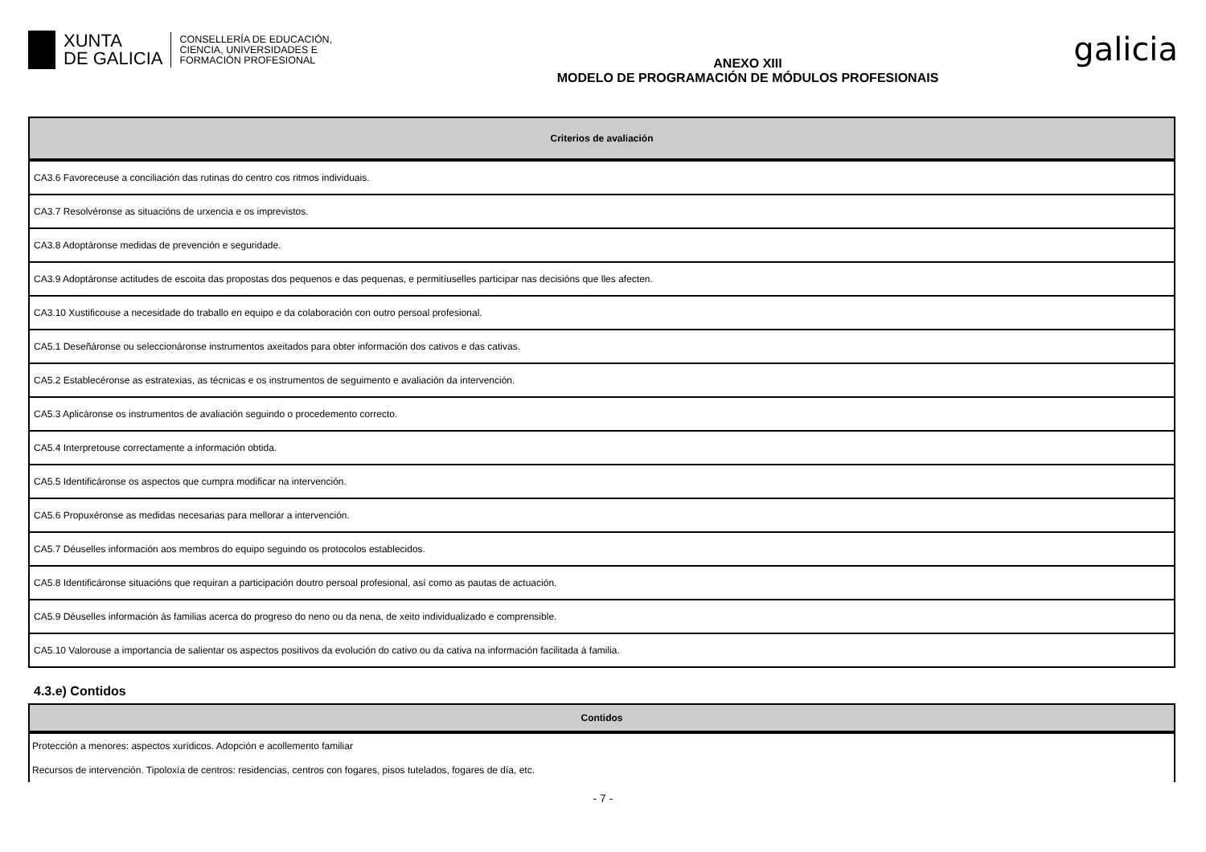XUNTA
DE GALICIA
CONSELLERÍA DE EDUCACIÓN,
CIENCIA, UNIVERSIDADES E
FORMACIÓN PROFESIONAL
ANEXO XIII
MODELO DE PROGRAMACIÓN DE MÓDULOS PROFESIONAIS
galicia
| Criterios de avaliación |
| --- |
| CA3.6 Favoreceuse a conciliación das rutinas do centro cos ritmos individuais. |
| CA3.7 Resolvéronse as situacións de urxencia e os imprevistos. |
| CA3.8 Adoptáronse medidas de prevención e seguridade. |
| CA3.9 Adoptáronse actitudes de escoita das propostas dos pequenos e das pequenas, e permitíuselles participar nas decisións que lles afecten. |
| CA3.10 Xustificouse a necesidade do traballo en equipo e da colaboración con outro persoal profesional. |
| CA5.1 Deseñáronse ou seleccionáronse instrumentos axeitados para obter información dos cativos e das cativas. |
| CA5.2 Establecéronse as estratexias, as técnicas e os instrumentos de seguimento e avaliación da intervención. |
| CA5.3 Aplicáronse os instrumentos de avaliación seguindo o procedemento correcto. |
| CA5.4 Interpretouse correctamente a información obtida. |
| CA5.5 Identificáronse os aspectos que cumpra modificar na intervención. |
| CA5.6 Propuxéronse as medidas necesarias para mellorar a intervención. |
| CA5.7 Déuselles información aos membros do equipo seguindo os protocolos establecidos. |
| CA5.8 Identificáronse situacións que requiran a participación doutro persoal profesional, así como as pautas de actuación. |
| CA5.9 Déuselles información ás familias acerca do progreso do neno ou da nena, de xeito individualizado e comprensible. |
| CA5.10 Valorouse a importancia de salientar os aspectos positivos da evolución do cativo ou da cativa na información facilitada á familia. |
4.3.e) Contidos
| Contidos |
| --- |
| Protección a menores: aspectos xurídicos. Adopción e acollemento familiar |
| Recursos de intervención. Tipoloxía de centros: residencias, centros con fogares, pisos tutelados, fogares de día, etc. |
- 7 -